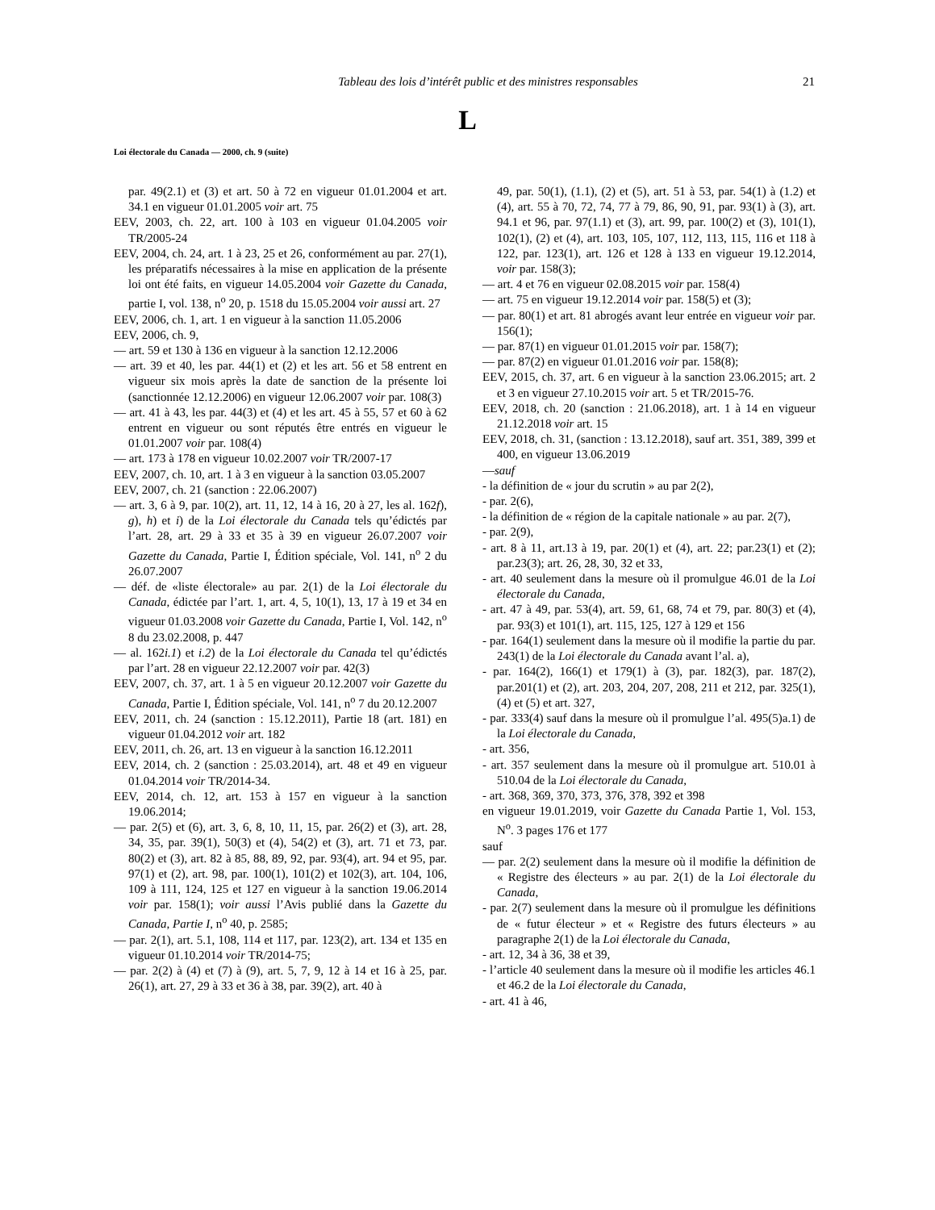Tableau des lois d’intérêt public et des ministres responsables 21
L
Loi électorale du Canada — 2000, ch. 9 (suite)
par. 49(2.1) et (3) et art. 50 à 72 en vigueur 01.01.2004 et art. 34.1 en vigueur 01.01.2005 voir art. 75
EEV, 2003, ch. 22, art. 100 à 103 en vigueur 01.04.2005 voir TR/2005-24
EEV, 2004, ch. 24, art. 1 à 23, 25 et 26, conformément au par. 27(1), les préparatifs nécessaires à la mise en application de la présente loi ont été faits, en vigueur 14.05.2004 voir Gazette du Canada, partie I, vol. 138, n<sup>o</sup> 20, p. 1518 du 15.05.2004 voir aussi art. 27
EEV, 2006, ch. 1, art. 1 en vigueur à la sanction 11.05.2006
EEV, 2006, ch. 9,
— art. 59 et 130 à 136 en vigueur à la sanction 12.12.2006
— art. 39 et 40, les par. 44(1) et (2) et les art. 56 et 58 entrent en vigueur six mois après la date de sanction de la présente loi (sanctionnée 12.12.2006) en vigueur 12.06.2007 voir par. 108(3)
— art. 41 à 43, les par. 44(3) et (4) et les art. 45 à 55, 57 et 60 à 62 entrent en vigueur ou sont réputés être entrés en vigueur le 01.01.2007 voir par. 108(4)
— art. 173 à 178 en vigueur 10.02.2007 voir TR/2007-17
EEV, 2007, ch. 10, art. 1 à 3 en vigueur à la sanction 03.05.2007
EEV, 2007, ch. 21 (sanction : 22.06.2007)
— art. 3, 6 à 9, par. 10(2), art. 11, 12, 14 à 16, 20 à 27, les al. 162f), g), h) et i) de la Loi électorale du Canada tels qu’édictés par l’art. 28, art. 29 à 33 et 35 à 39 en vigueur 26.07.2007 voir Gazette du Canada, Partie I, Édition spéciale, Vol. 141, n<sup>o</sup> 2 du 26.07.2007
— déf. de «liste électorale» au par. 2(1) de la Loi électorale du Canada, édictée par l’art. 1, art. 4, 5, 10(1), 13, 17 à 19 et 34 en vigueur 01.03.2008 voir Gazette du Canada, Partie I, Vol. 142, n<sup>o</sup> 8 du 23.02.2008, p. 447
— al. 162i.1) et i.2) de la Loi électorale du Canada tel qu’édictés par l’art. 28 en vigueur 22.12.2007 voir par. 42(3)
EEV, 2007, ch. 37, art. 1 à 5 en vigueur 20.12.2007 voir Gazette du Canada, Partie I, Édition spéciale, Vol. 141, n<sup>o</sup> 7 du 20.12.2007
EEV, 2011, ch. 24 (sanction : 15.12.2011), Partie 18 (art. 181) en vigueur 01.04.2012 voir art. 182
EEV, 2011, ch. 26, art. 13 en vigueur à la sanction 16.12.2011
EEV, 2014, ch. 2 (sanction : 25.03.2014), art. 48 et 49 en vigueur 01.04.2014 voir TR/2014-34.
EEV, 2014, ch. 12, art. 153 à 157 en vigueur à la sanction 19.06.2014;
— par. 2(5) et (6), art. 3, 6, 8, 10, 11, 15, par. 26(2) et (3), art. 28, 34, 35, par. 39(1), 50(3) et (4), 54(2) et (3), art. 71 et 73, par. 80(2) et (3), art. 82 à 85, 88, 89, 92, par. 93(4), art. 94 et 95, par. 97(1) et (2), art. 98, par. 100(1), 101(2) et 102(3), art. 104, 106, 109 à 111, 124, 125 et 127 en vigueur à la sanction 19.06.2014 voir par. 158(1); voir aussi l’Avis publié dans la Gazette du Canada, Partie I, n<sup>o</sup> 40, p. 2585;
— par. 2(1), art. 5.1, 108, 114 et 117, par. 123(2), art. 134 et 135 en vigueur 01.10.2014 voir TR/2014-75;
— par. 2(2) à (4) et (7) à (9), art. 5, 7, 9, 12 à 14 et 16 à 25, par. 26(1), art. 27, 29 à 33 et 36 à 38, par. 39(2), art. 40 à
49, par. 50(1), (1.1), (2) et (5), art. 51 à 53, par. 54(1) à (1.2) et (4), art. 55 à 70, 72, 74, 77 à 79, 86, 90, 91, par. 93(1) à (3), art. 94.1 et 96, par. 97(1.1) et (3), art. 99, par. 100(2) et (3), 101(1), 102(1), (2) et (4), art. 103, 105, 107, 112, 113, 115, 116 et 118 à 122, par. 123(1), art. 126 et 128 à 133 en vigueur 19.12.2014, voir par. 158(3);
— art. 4 et 76 en vigueur 02.08.2015 voir par. 158(4)
— art. 75 en vigueur 19.12.2014 voir par. 158(5) et (3);
— par. 80(1) et art. 81 abrogés avant leur entrée en vigueur voir par. 156(1);
— par. 87(1) en vigueur 01.01.2015 voir par. 158(7);
— par. 87(2) en vigueur 01.01.2016 voir par. 158(8);
EEV, 2015, ch. 37, art. 6 en vigueur à la sanction 23.06.2015; art. 2 et 3 en vigueur 27.10.2015 voir art. 5 et TR/2015-76.
EEV, 2018, ch. 20 (sanction : 21.06.2018), art. 1 à 14 en vigueur 21.12.2018 voir art. 15
EEV, 2018, ch. 31, (sanction : 13.12.2018), sauf art. 351, 389, 399 et 400, en vigueur 13.06.2019
—sauf
- la définition de « jour du scrutin » au par 2(2),
- par. 2(6),
- la définition de « région de la capitale nationale » au par. 2(7),
- par. 2(9),
- art. 8 à 11, art.13 à 19, par. 20(1) et (4), art. 22; par.23(1) et (2); par.23(3); art. 26, 28, 30, 32 et 33,
- art. 40 seulement dans la mesure où il promulgue 46.01 de la Loi électorale du Canada,
- art. 47 à 49, par. 53(4), art. 59, 61, 68, 74 et 79, par. 80(3) et (4), par. 93(3) et 101(1), art. 115, 125, 127 à 129 et 156
- par. 164(1) seulement dans la mesure où il modifie la partie du par. 243(1) de la Loi électorale du Canada avant l’al. a),
- par. 164(2), 166(1) et 179(1) à (3), par. 182(3), par. 187(2), par.201(1) et (2), art. 203, 204, 207, 208, 211 et 212, par. 325(1), (4) et (5) et art. 327,
- par. 333(4) sauf dans la mesure où il promulgue l’al. 495(5)a.1) de la Loi électorale du Canada,
- art. 356,
- art. 357 seulement dans la mesure où il promulgue art. 510.01 à 510.04 de la Loi électorale du Canada,
- art. 368, 369, 370, 373, 376, 378, 392 et 398
en vigueur 19.01.2019, voir Gazette du Canada Partie 1, Vol. 153, N<sup>o</sup>. 3 pages 176 et 177
sauf
— par. 2(2) seulement dans la mesure où il modifie la définition de « Registre des électeurs » au par. 2(1) de la Loi électorale du Canada,
- par. 2(7) seulement dans la mesure où il promulgue les définitions de « futur électeur » et « Registre des futurs électeurs » au paragraphe 2(1) de la Loi électorale du Canada,
- art. 12, 34 à 36, 38 et 39,
- l’article 40 seulement dans la mesure où il modifie les articles 46.1 et 46.2 de la Loi électorale du Canada,
- art. 41 à 46,